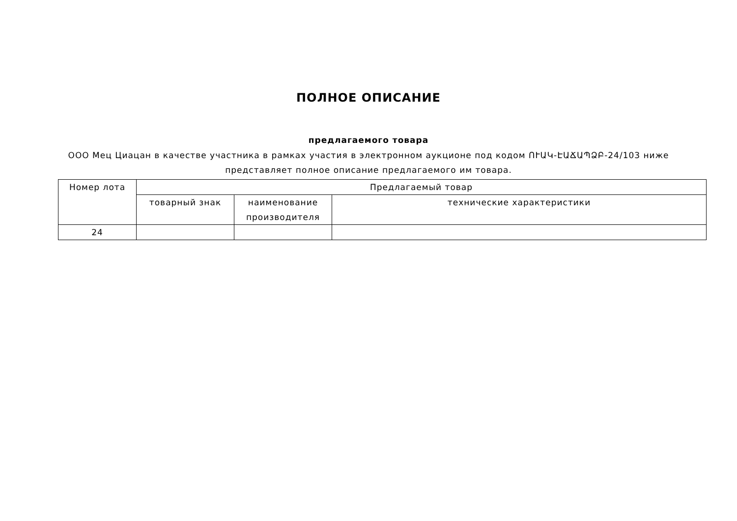ПОЛНОЕ ОПИСАНИЕ
предлагаемого товара
ООО Мец Циацан в качестве участника в рамках участия в электронном аукционе под кодом ՈՒԱԿ-ԷԱՃԱՊՁԲ-24/103 ниже представляет полное описание предлагаемого им товара.
| Номер лота | Предлагаемый товар | | |
| --- | --- | --- | --- |
| | товарный знак | наименование производителя | технические характеристики |
| 24 | | | |